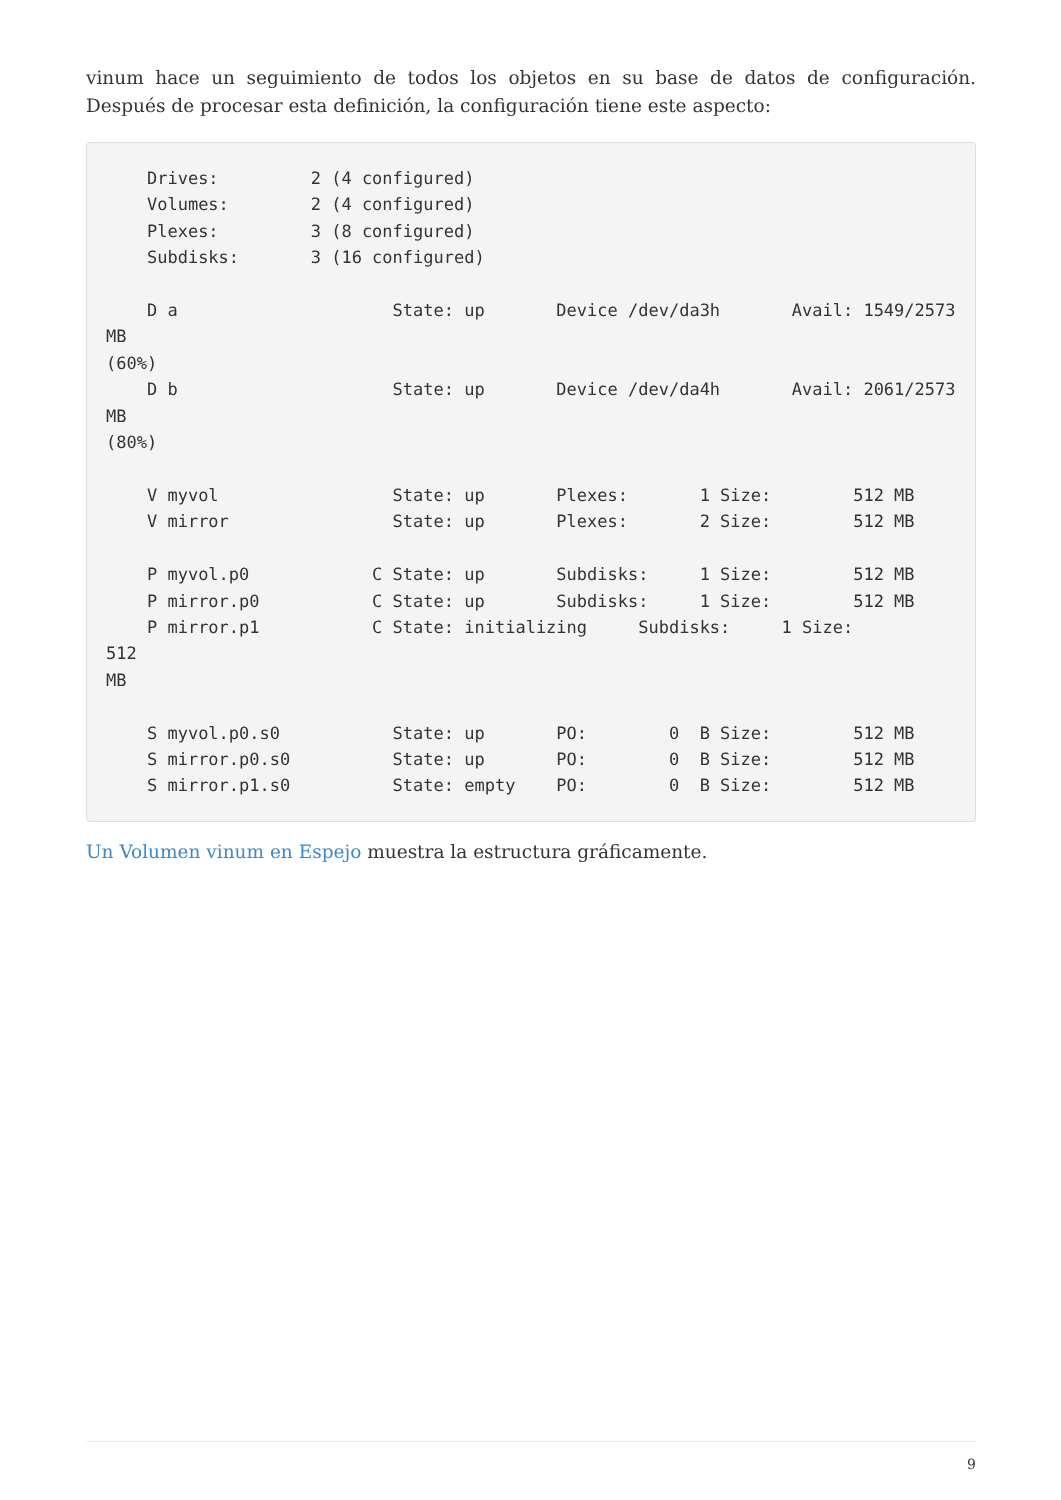vinum hace un seguimiento de todos los objetos en su base de datos de configuración. Después de procesar esta definición, la configuración tiene este aspecto:
    Drives:         2 (4 configured)
    Volumes:        2 (4 configured)
    Plexes:         3 (8 configured)
    Subdisks:       3 (16 configured)

    D a                     State: up       Device /dev/da3h       Avail: 1549/2573 MB
(60%)
    D b                     State: up       Device /dev/da4h       Avail: 2061/2573 MB
(80%)

    V myvol                 State: up       Plexes:       1 Size:        512 MB
    V mirror                State: up       Plexes:       2 Size:        512 MB

    P myvol.p0            C State: up       Subdisks:     1 Size:        512 MB
    P mirror.p0           C State: up       Subdisks:     1 Size:        512 MB
    P mirror.p1           C State: initializing     Subdisks:     1 Size:        512
MB

    S myvol.p0.s0           State: up       PO:        0  B Size:        512 MB
    S mirror.p0.s0          State: up       PO:        0  B Size:        512 MB
    S mirror.p1.s0          State: empty    PO:        0  B Size:        512 MB
Un Volumen vinum en Espejo muestra la estructura gráficamente.
9